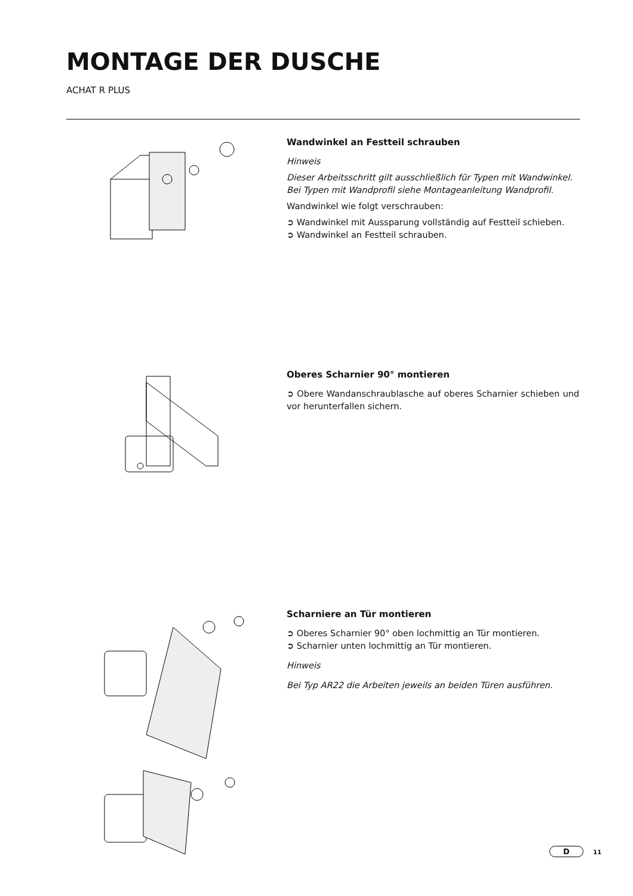MONTAGE DER DUSCHE
ACHAT R PLUS
Wandwinkel an Festteil schrauben
Hinweis
Dieser Arbeitsschritt gilt ausschließlich für Typen mit Wandwinkel.
Bei Typen mit Wandprofil siehe Montageanleitung Wandprofil.
Wandwinkel wie folgt verschrauben:
➲ Wandwinkel mit Aussparung vollständig auf Festteil schieben.
➲ Wandwinkel an Festteil schrauben.
Oberes Scharnier 90° montieren
➲ Obere Wandanschraublasche auf oberes Scharnier schieben und vor herunterfallen sichern.
Scharniere an Tür montieren
➲ Oberes Scharnier 90° oben lochmittig an Tür montieren.
➲ Scharnier unten lochmittig an Tür montieren.
Hinweis
Bei Typ AR22 die Arbeiten jeweils an beiden Türen ausführen.
D 11